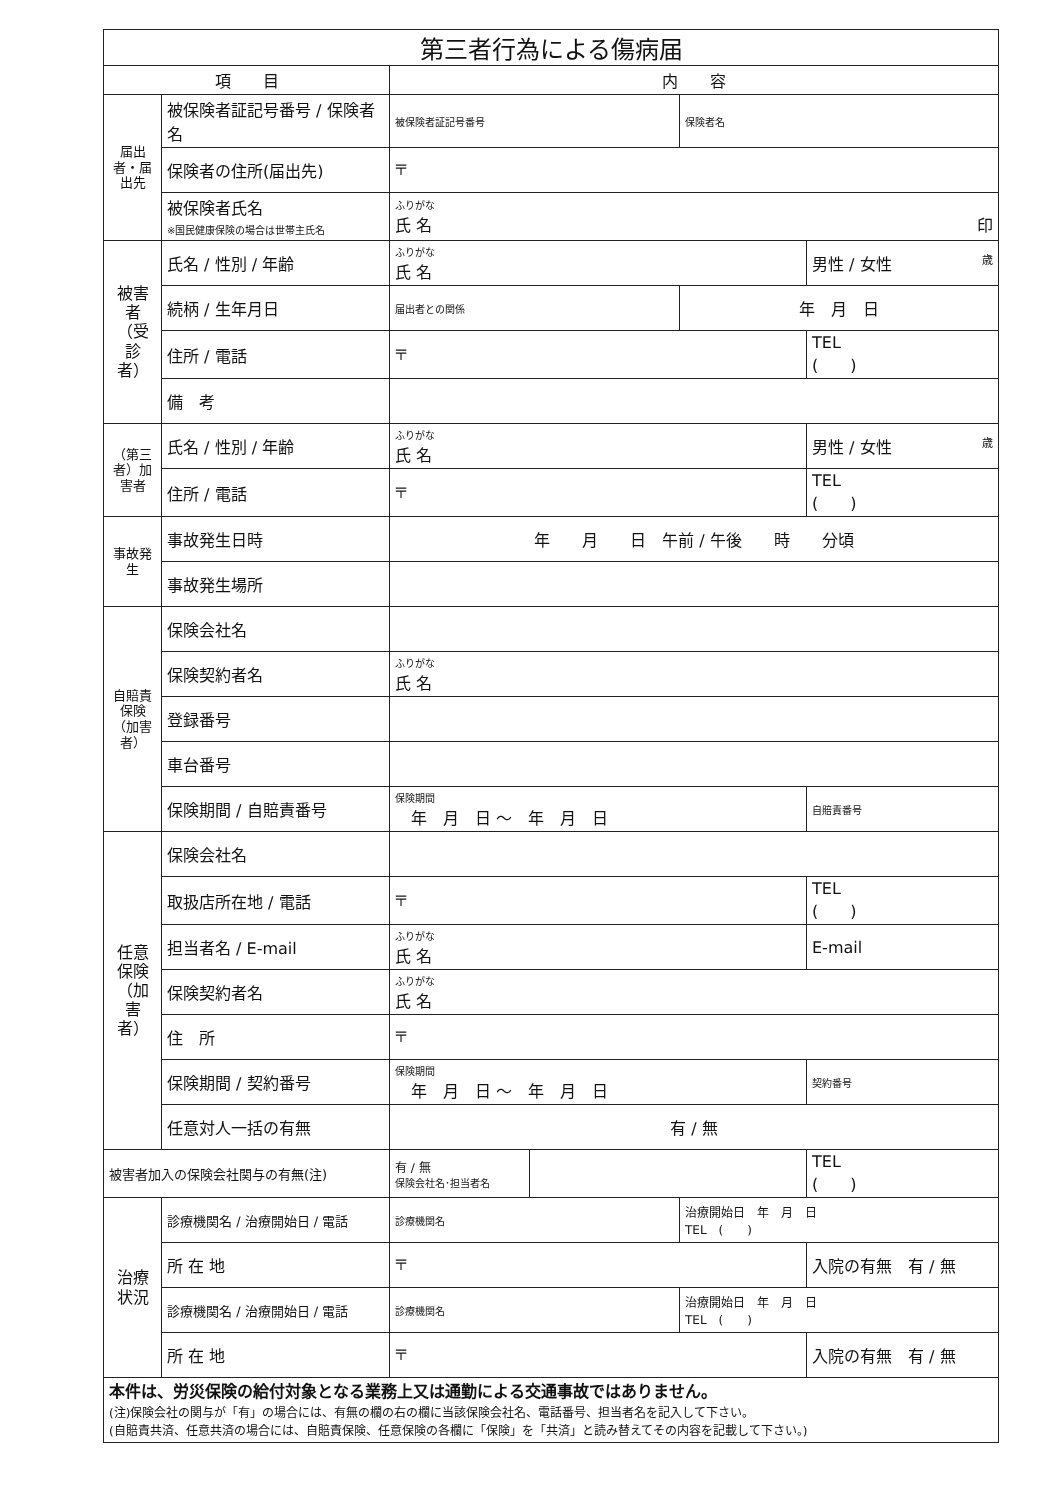| 第三者行為による傷病届 | | | | | |
| 項 目 | | 内 容 | | | |
| 届出者・届出先 | 被保険者証記号番号 / 保険者名 | 被保険者証記号番号 | | 保険者名 | |
| | 保険者の住所(届出先) | 〒 | | | |
| | 被保険者氏名 ※国民健康保険の場合は世帯主氏名 | ふりがな 氏 名 印 | | | |
| 被害者（受診者） | 氏名 / 性別 / 年齢 | ふりがな 氏 名 | | | 男性 / 女性 歳 |
| | 続柄 / 生年月日 | 届出者との関係 | | 年 月 日 | |
| | 住所 / 電話 | 〒 | | | TEL ( ) |
| | 備 考 | | | | |
| （第三者）加害者 | 氏名 / 性別 / 年齢 | ふりがな 氏 名 | | | 男性 / 女性 歳 |
| | 住所 / 電話 | 〒 | | | TEL ( ) |
| 事故発生 | 事故発生日時 | 年 月 日 午前 / 午後 時 分頃 | | | |
| | 事故発生場所 | | | | |
| 自賠責保険（加害者） | 保険会社名 | | | | |
| | 保険契約者名 | ふりがな 氏 名 | | | |
| | 登録番号 | | | | |
| | 車台番号 | | | | |
| | 保険期間 / 自賠責番号 | 保険期間 年 月 日 ～ 年 月 日 | | | 自賠責番号 |
| 任意保険（加害者） | 保険会社名 | | | | |
| | 取扱店所在地 / 電話 | 〒 | | | TEL ( ) |
| | 担当者名 / E-mail | ふりがな 氏 名 | | | E-mail |
| | 保険契約者名 | ふりがな 氏 名 | | | |
| | 住 所 | 〒 | | | |
| | 保険期間 / 契約番号 | 保険期間 年 月 日 ～ 年 月 日 | | | 契約番号 |
| | 任意対人一括の有無 | 有 / 無 | | | |
| 被害者加入の保険会社関与の有無(注) | | 有 / 無 保険会社名･担当者名 | | | TEL ( ) |
| 治療状況 | 診療機関名 / 治療開始日 / 電話 | 診療機関名 | | 治療開始日 年 月 日 TEL ( ) | |
| | 所 在 地 | 〒 | | | 入院の有無 有 / 無 |
| | 診療機関名 / 治療開始日 / 電話 | 診療機関名 | | 治療開始日 年 月 日 TEL ( ) | |
| | 所 在 地 | 〒 | | | 入院の有無 有 / 無 |
| 本件は、労災保険の給付対象となる業務上又は通勤による交通事故ではありません。 (注)保険会社の関与が「有」の場合には、有無の欄の右の欄に当該保険会社名、電話番号、担当者名を記入して下さい。 (自賠責共済、任意共済の場合には、自賠責保険、任意保険の各欄に「保険」を「共済」と読み替えてその内容を記載して下さい。) | | | | | |